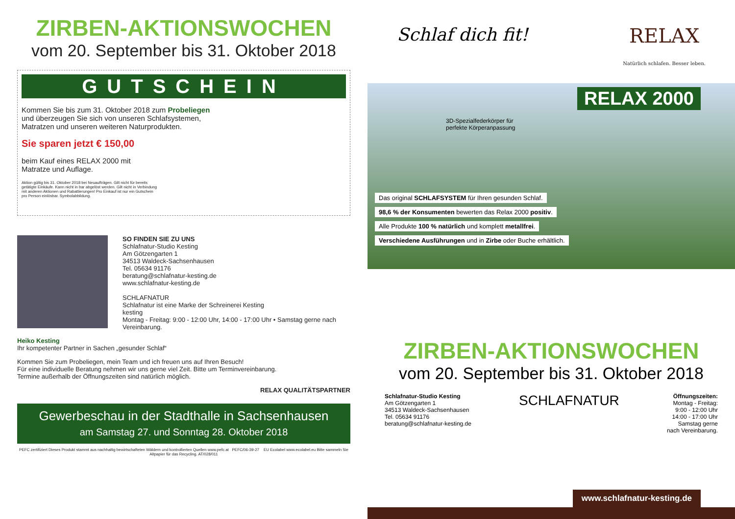ZIRBEN-AKTIONSWOCHEN
vom 20. September bis 31. Oktober 2018
GUTSCHEIN
Kommen Sie bis zum 31. Oktober 2018 zum Probeliegen
und überzeugen Sie sich von unseren Schlafsystemen,
Matratzen und unseren weiteren Naturprodukten.
Sie sparen jetzt € 150,00
beim Kauf eines RELAX 2000 mit
Matratze und Auflage.
Aktion gültig bis 31. Oktober 2018 bei Neuaufträgen. Gilt nicht für bereits getätigte Einkäufe. Kann nicht in bar abgelöst werden. Gilt nicht in Verbindung mit anderen Aktionen und Rabattierungen! Pro Einkauf ist nur ein Gutschein pro Person einlösbar. Symbolabbildung.
SO FINDEN SIE ZU UNS
Schlafnatur-Studio Kesting
Am Götzengarten 1
34513 Waldeck-Sachsenhausen
Tel. 05634 91176
beratung@schlafnatur-kesting.de
www.schlafnatur-kesting.de
SCHLAFNATUR
Schlafnatur ist eine Marke der Schreinerei Kesting
kesting
Montag - Freitag: 9:00 - 12:00 Uhr, 14:00 - 17:00 Uhr • Samstag gerne nach Vereinbarung.
Heiko Kesting
Ihr kompetenter Partner in Sachen „gesunder Schlaf“
Kommen Sie zum Probeliegen, mein Team und ich freuen uns auf Ihren Besuch!
Für eine individuelle Beratung nehmen wir uns gerne viel Zeit. Bitte um Terminvereinbarung.
Termine außerhalb der Öffnungszeiten sind natürlich möglich.
RELAX QUALITÄTSPARTNER
Gewerbeschau in der Stadthalle in Sachsenhausen
am Samstag 27. und Sonntag 28. Oktober 2018
PEFC zertifiziert Dieses Produkt stammt aus nachhaltig bewirtschafteten Wäldern und kontrollierten Quellen www.pefc.at PEFC/06-39-27 EU Ecolabel www.ecolabel.eu Bitte sammeln Sie Altpapier für das Recycling. AT/028/011
Schlaf dich fit! RELAX
Natürlich schlafen. Besser leben.
RELAX 2000
3D-Spezialfederkörper für
perfekte Körperanpassung
Das original SCHLAFSYSTEM für Ihren gesunden Schlaf.
98,6 % der Konsumenten bewerten das Relax 2000 positiv.
Alle Produkte 100 % natürlich und komplett metallfrei.
Verschiedene Ausführungen und in Zirbe oder Buche erhältlich.
ZIRBEN-AKTIONSWOCHEN
vom 20. September bis 31. Oktober 2018
Schlafnatur-Studio Kesting
Am Götzengarten 1
34513 Waldeck-Sachsenhausen
Tel. 05634 91176
beratung@schlafnatur-kesting.de
SCHLAFNATUR
Öffnungszeiten:
Montag - Freitag:
9:00 - 12:00 Uhr
14:00 - 17:00 Uhr
Samstag gerne
nach Vereinbarung.
www.schlafnatur-kesting.de